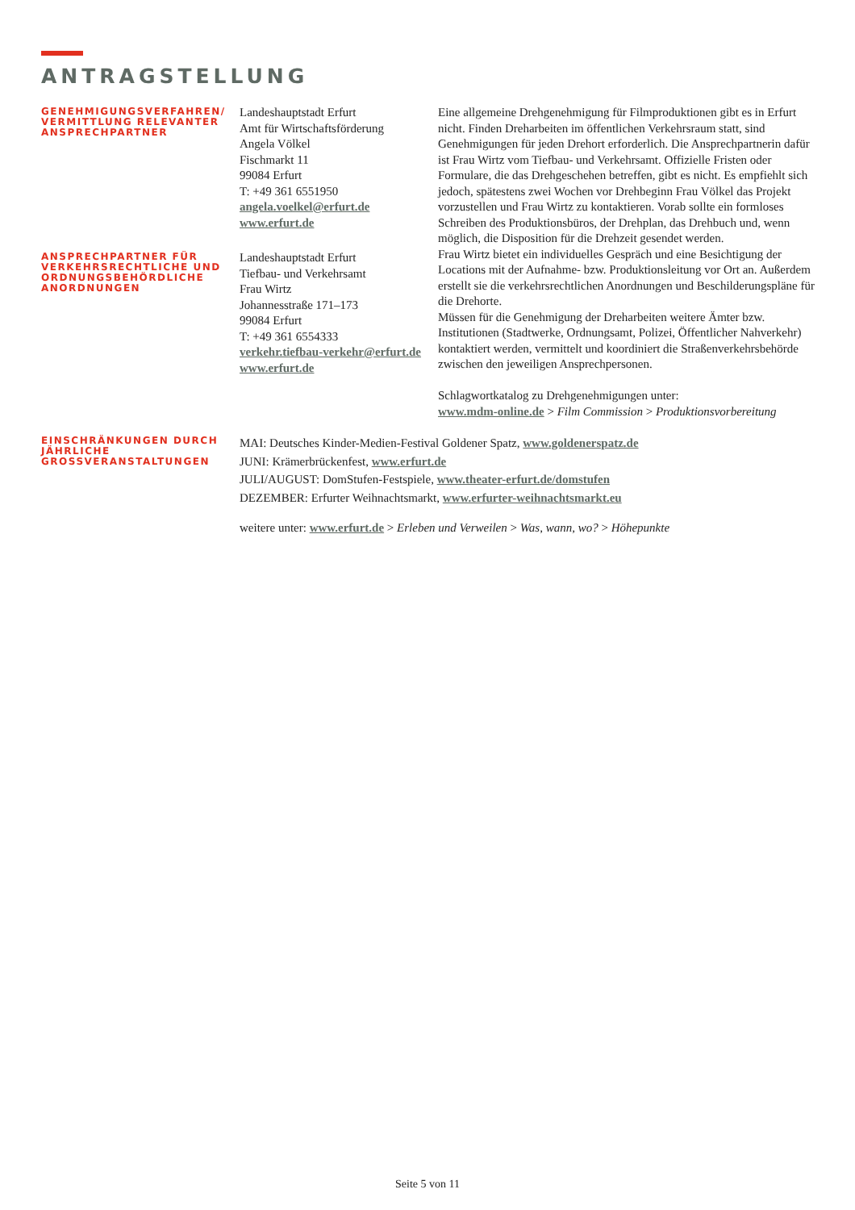ANTRAGSTELLUNG
GENEHMIGUNGSVERFAHREN/ VERMITTLUNG RELEVANTER ANSPRECHPARTNER
Landeshauptstadt Erfurt
Amt für Wirtschaftsförderung
Angela Völkel
Fischmarkt 11
99084 Erfurt
T: +49 361 6551950
angela.voelkel@erfurt.de
www.erfurt.de
ANSPRECHPARTNER FÜR VERKEHRSRECHTLICHE UND ORDNUNGSBEHÖRDLICHE ANORDNUNGEN
Landeshauptstadt Erfurt
Tiefbau- und Verkehrsamt
Frau Wirtz
Johannesstraße 171–173
99084 Erfurt
T: +49 361 6554333
verkehr.tiefbau-verkehr@erfurt.de
www.erfurt.de
Eine allgemeine Drehgenehmigung für Filmproduktionen gibt es in Erfurt nicht. Finden Dreharbeiten im öffentlichen Verkehrsraum statt, sind Genehmigungen für jeden Drehort erforderlich. Die Ansprechpartnerin dafür ist Frau Wirtz vom Tiefbau- und Verkehrsamt. Offizielle Fristen oder Formulare, die das Drehgeschehen betreffen, gibt es nicht. Es empfiehlt sich jedoch, spätestens zwei Wochen vor Drehbeginn Frau Völkel das Projekt vorzustellen und Frau Wirtz zu kontaktieren. Vorab sollte ein formloses Schreiben des Produktionsbüros, der Drehplan, das Drehbuch und, wenn möglich, die Disposition für die Drehzeit gesendet werden.
Frau Wirtz bietet ein individuelles Gespräch und eine Besichtigung der Locations mit der Aufnahme- bzw. Produktionsleitung vor Ort an. Außerdem erstellt sie die verkehrsrechtlichen Anordnungen und Beschilderungspläne für die Drehorte.
Müssen für die Genehmigung der Dreharbeiten weitere Ämter bzw. Institutionen (Stadtwerke, Ordnungsamt, Polizei, Öffentlicher Nahverkehr) kontaktiert werden, vermittelt und koordiniert die Straßenverkehrsbehörde zwischen den jeweiligen Ansprechpersonen.
Schlagwortkatalog zu Drehgenehmigungen unter:
www.mdm-online.de > Film Commission > Produktionsvorbereitung
EINSCHRÄNKUNGEN DURCH JÄHRLICHE GROSSVERANSTALTUNGEN
MAI: Deutsches Kinder-Medien-Festival Goldener Spatz, www.goldenerspatz.de
JUNI: Krämerbrückenfest, www.erfurt.de
JULI/AUGUST: DomStufen-Festspiele, www.theater-erfurt.de/domstufen
DEZEMBER: Erfurter Weihnachtsmarkt, www.erfurter-weihnachtsmarkt.eu
weitere unter: www.erfurt.de > Erleben und Verweilen > Was, wann, wo? > Höhepunkte
Seite 5 von 11